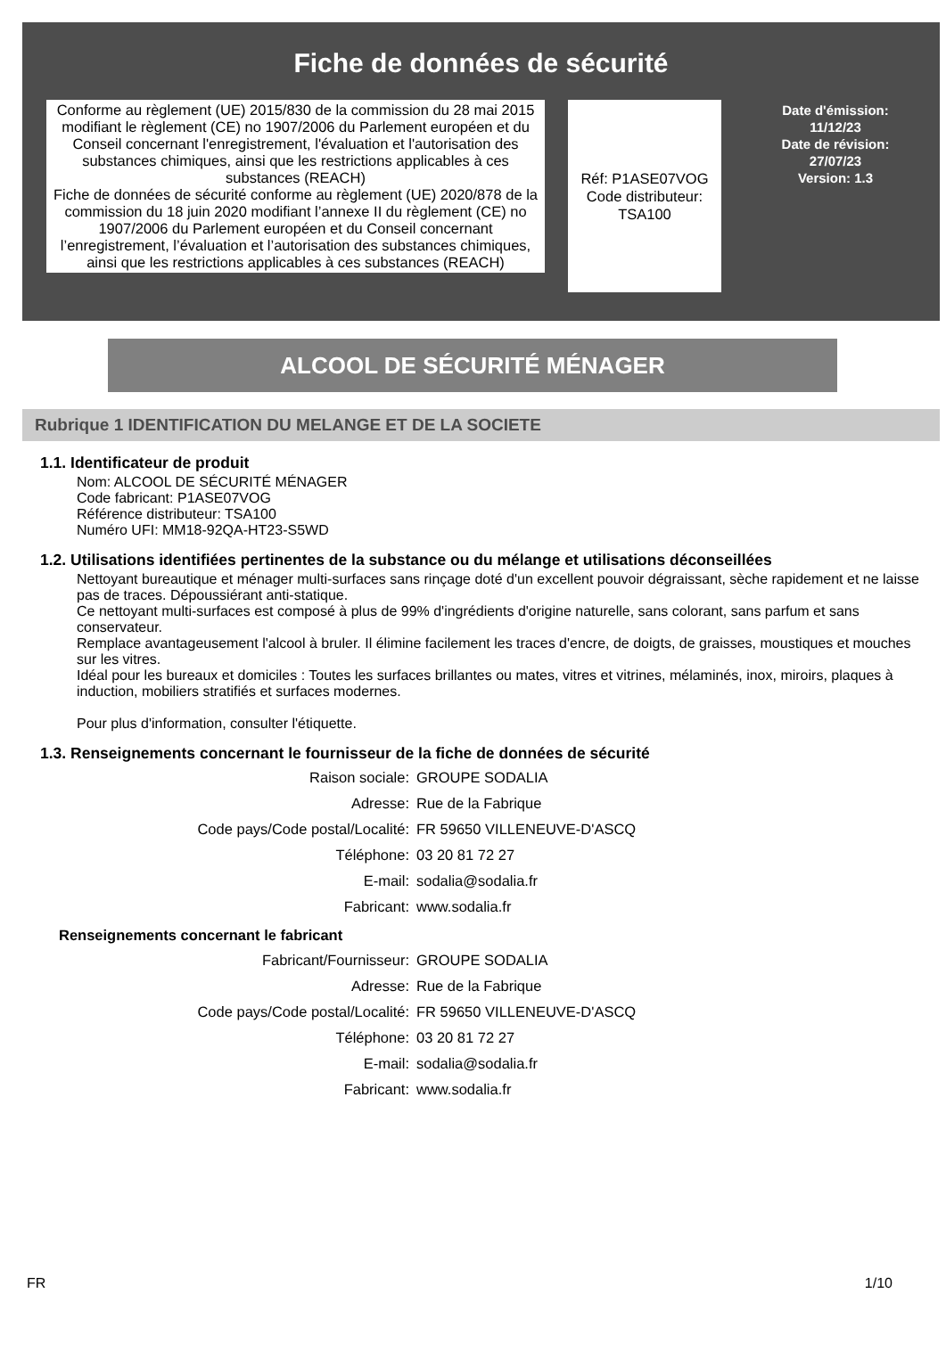Fiche de données de sécurité
Conforme au règlement (UE) 2015/830 de la commission du 28 mai 2015 modifiant le règlement (CE) no 1907/2006 du Parlement européen et du Conseil concernant l'enregistrement, l'évaluation et l'autorisation des substances chimiques, ainsi que les restrictions applicables à ces substances (REACH)
Fiche de données de sécurité conforme au règlement (UE) 2020/878 de la commission du 18 juin 2020 modifiant l’annexe II du règlement (CE) no 1907/2006 du Parlement européen et du Conseil concernant l’enregistrement, l’évaluation et l’autorisation des substances chimiques, ainsi que les restrictions applicables à ces substances (REACH)
Réf: P1ASE07VOG
Code distributeur:
TSA100
Date d'émission:
11/12/23
Date de révision:
27/07/23
Version: 1.3
ALCOOL DE SÉCURITÉ MÉNAGER
Rubrique 1 IDENTIFICATION DU MELANGE ET DE LA SOCIETE
1.1. Identificateur de produit
Nom: ALCOOL DE SÉCURITÉ MÉNAGER
Code fabricant: P1ASE07VOG
Référence distributeur: TSA100
Numéro UFI: MM18-92QA-HT23-S5WD
1.2. Utilisations identifiées pertinentes de la substance ou du mélange et utilisations déconseillées
Nettoyant bureautique et ménager multi-surfaces sans rinçage doté d'un excellent pouvoir dégraissant, sèche rapidement et ne laisse pas de traces. Dépoussiérant anti-statique.
Ce nettoyant multi-surfaces est composé à plus de 99% d'ingrédients d'origine naturelle, sans colorant, sans parfum et sans conservateur.
Remplace avantageusement l'alcool à bruler. Il élimine facilement les traces d'encre, de doigts, de graisses, moustiques et mouches sur les vitres.
Idéal pour les bureaux et domiciles : Toutes les surfaces brillantes ou mates, vitres et vitrines, mélaminés, inox, miroirs, plaques à induction, mobiliers stratifiés et surfaces modernes.
Pour plus d'information, consulter l'étiquette.
1.3. Renseignements concernant le fournisseur de la fiche de données de sécurité
| Raison sociale: | GROUPE SODALIA |
| Adresse: | Rue de la Fabrique |
| Code pays/Code postal/Localité: | FR 59650 VILLENEUVE-D'ASCQ |
| Téléphone: | 03 20 81 72 27 |
| E-mail: | sodalia@sodalia.fr |
| Fabricant: | www.sodalia.fr |
Renseignements concernant le fabricant
| Fabricant/Fournisseur: | GROUPE SODALIA |
| Adresse: | Rue de la Fabrique |
| Code pays/Code postal/Localité: | FR 59650 VILLENEUVE-D'ASCQ |
| Téléphone: | 03 20 81 72 27 |
| E-mail: | sodalia@sodalia.fr |
| Fabricant: | www.sodalia.fr |
FR 1/10